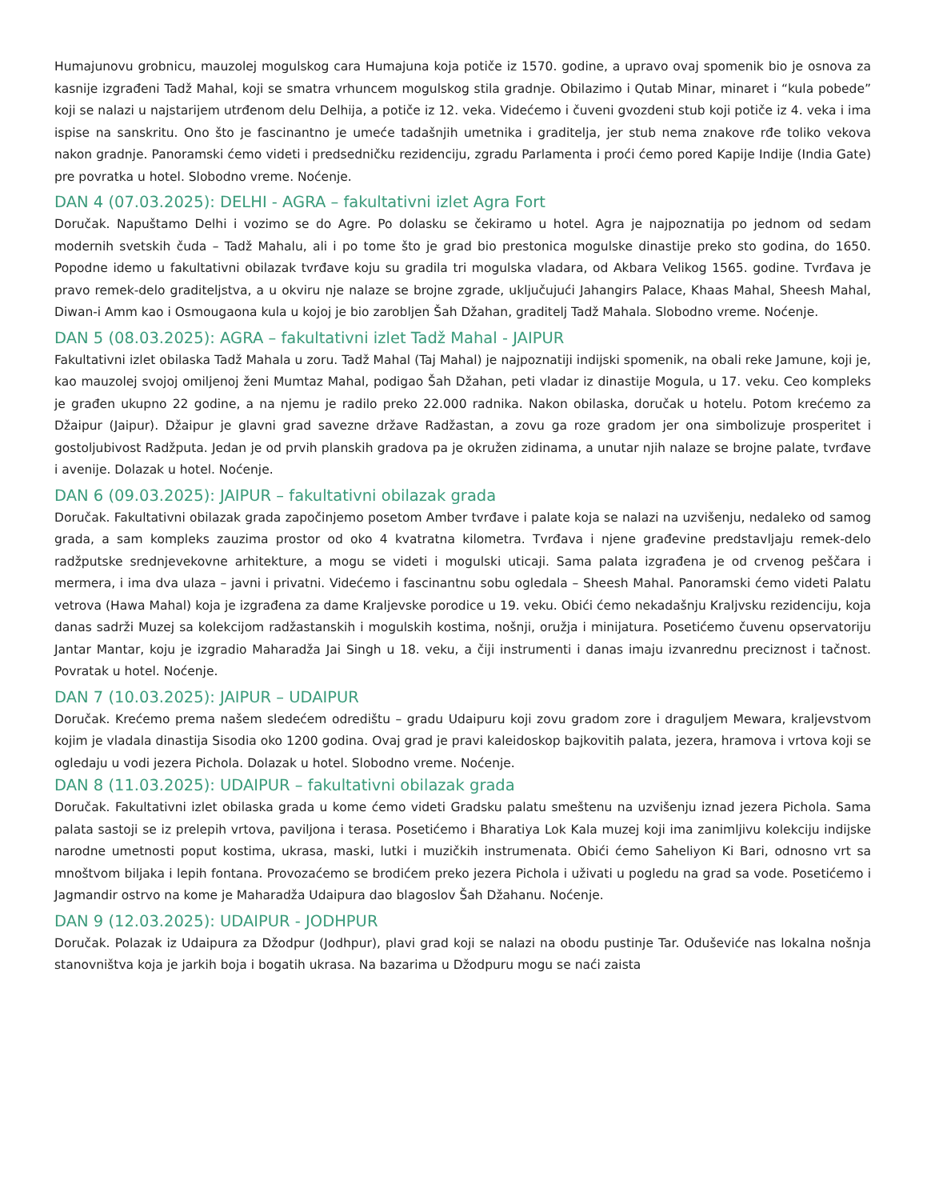Humajunovu grobnicu, mauzolej mogulskog cara Humajuna koja potiče iz 1570. godine, a upravo ovaj spomenik bio je osnova za kasnije izgrađeni Tadž Mahal, koji se smatra vrhuncem mogulskog stila gradnje. Obilazimo i Qutab Minar, minaret i “kula pobede” koji se nalazi u najstarijem utrđenom delu Delhija, a potiče iz 12. veka. Videćemo i čuveni gvozdeni stub koji potiče iz 4. veka i ima ispise na sanskritu. Ono što je fascinantno je umeće tadašnjih umetnika i graditelja, jer stub nema znakove rđe toliko vekova nakon gradnje. Panoramski ćemo videti i predsedničku rezidenciju, zgradu Parlamenta i proći ćemo pored Kapije Indije (India Gate) pre povratka u hotel. Slobodno vreme. Noćenje.
DAN 4 (07.03.2025): DELHI - AGRA – fakultativni izlet Agra Fort
Doručak. Napuštamo Delhi i vozimo se do Agre. Po dolasku se čekiramo u hotel. Agra je najpoznatija po jednom od sedam modernih svetskih čuda – Tadž Mahalu, ali i po tome što je grad bio prestonica mogulske dinastije preko sto godina, do 1650. Popodne idemo u fakultativni obilazak tvrđave koju su gradila tri mogulska vladara, od Akbara Velikog 1565. godine. Tvrđava je pravo remek-delo graditeljstva, a u okviru nje nalaze se brojne zgrade, uključujući Jahangirs Palace, Khaas Mahal, Sheesh Mahal, Diwan-i Amm kao i Osmougaona kula u kojoj je bio zarobljen Šah Džahan, graditelj Tadž Mahala. Slobodno vreme. Noćenje.
DAN 5 (08.03.2025): AGRA – fakultativni izlet Tadž Mahal - JAIPUR
Fakultativni izlet obilaska Tadž Mahala u zoru. Tadž Mahal (Taj Mahal) je najpoznatiji indijski spomenik, na obali reke Jamune, koji je, kao mauzolej svojoj omiljenoj ženi Mumtaz Mahal, podigao Šah Džahan, peti vladar iz dinastije Mogula, u 17. veku. Ceo kompleks je građen ukupno 22 godine, a na njemu je radilo preko 22.000 radnika. Nakon obilaska, doručak u hotelu. Potom krećemo za Džaipur (Jaipur). Džaipur je glavni grad savezne države Radžastan, a zovu ga roze gradom jer ona simbolizuje prosperitet i gostoljubivost Radžputa. Jedan je od prvih planskih gradova pa je okružen zidinama, a unutar njih nalaze se brojne palate, tvrđave i avenije. Dolazak u hotel. Noćenje.
DAN 6 (09.03.2025): JAIPUR – fakultativni obilazak grada
Doručak. Fakultativni obilazak grada započinjemo posetom Amber tvrđave i palate koja se nalazi na uzvišenju, nedaleko od samog grada, a sam kompleks zauzima prostor od oko 4 kvatratna kilometra. Tvrđava i njene građevine predstavljaju remek-delo radžputske srednjevekovne arhitekture, a mogu se videti i mogulski uticaji. Sama palata izgrađena je od crvenog peščara i mermera, i ima dva ulaza – javni i privatni. Videćemo i fascinantnu sobu ogledala – Sheesh Mahal. Panoramski ćemo videti Palatu vetrova (Hawa Mahal) koja je izgrađena za dame Kraljevske porodice u 19. veku. Obići ćemo nekadašnju Kraljvsku rezidenciju, koja danas sadrži Muzej sa kolekcijom radžastanskih i mogulskih kostima, nošnji, oružja i minijatura. Posetićemo čuvenu opservatoriju Jantar Mantar, koju je izgradio Maharadža Jai Singh u 18. veku, a čiji instrumenti i danas imaju izvanrednu preciznost i tačnost. Povratak u hotel. Noćenje.
DAN 7 (10.03.2025): JAIPUR – UDAIPUR
Doručak. Krećemo prema našem sledećem odredištu – gradu Udaipuru koji zovu gradom zore i draguljem Mewara, kraljevstvom kojim je vladala dinastija Sisodia oko 1200 godina. Ovaj grad je pravi kaleidoskop bajkovitih palata, jezera, hramova i vrtova koji se ogledaju u vodi jezera Pichola. Dolazak u hotel. Slobodno vreme. Noćenje.
DAN 8 (11.03.2025): UDAIPUR – fakultativni obilazak grada
Doručak. Fakultativni izlet obilaska grada u kome ćemo videti Gradsku palatu smeštenu na uzvišenju iznad jezera Pichola. Sama palata sastoji se iz prelepih vrtova, paviljona i terasa. Posetićemo i Bharatiya Lok Kala muzej koji ima zanimljivu kolekciju indijske narodne umetnosti poput kostima, ukrasa, maski, lutki i muzičkih instrumenata. Obići ćemo Saheliyon Ki Bari, odnosno vrt sa mnoštvom biljaka i lepih fontana. Provozaćemo se brodićem preko jezera Pichola i uživati u pogledu na grad sa vode. Posetićemo i Jagmandir ostrvo na kome je Maharadža Udaipura dao blagoslov Šah Džahanu. Noćenje.
DAN 9 (12.03.2025): UDAIPUR - JODHPUR
Doručak. Polazak iz Udaipura za Džodpur (Jodhpur), plavi grad koji se nalazi na obodu pustinje Tar. Oduševiće nas lokalna nošnja stanovništva koja je jarkih boja i bogatih ukrasa. Na bazarima u Džodpuru mogu se naći zaista